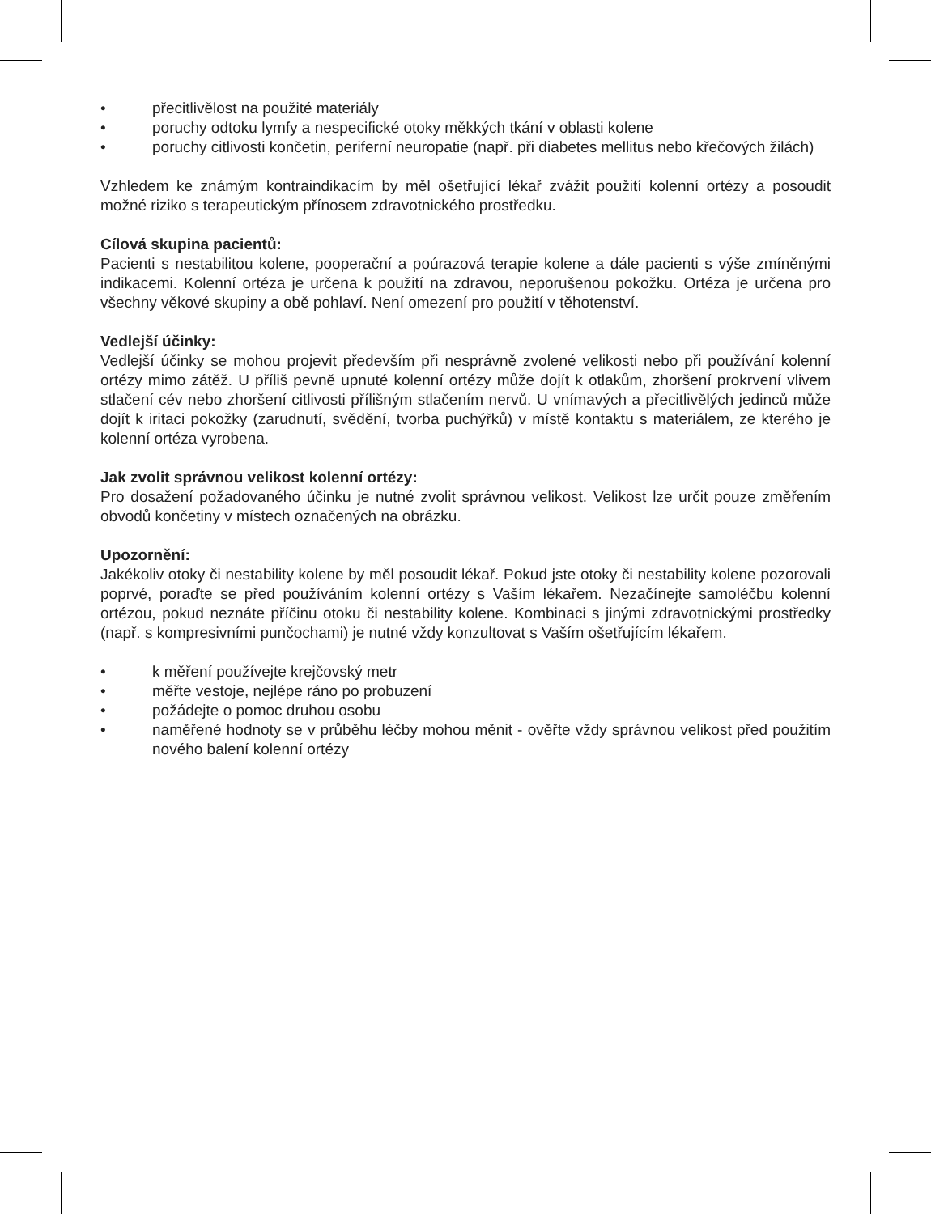• přecitlivělost na použité materiály
• poruchy odtoku lymfy a nespecifické otoky měkkých tkání v oblasti kolene
• poruchy citlivosti končetin, periferní neuropatie (např. při diabetes mellitus nebo křečových žilách)
Vzhledem ke známým kontraindikacím by měl ošetřující lékař zvážit použití kolenní ortézy a posoudit možné riziko s terapeutickým přínosem zdravotnického prostředku.
Cílová skupina pacientů:
Pacienti s nestabilitou kolene, pooperační a poúrazová terapie kolene a dále pacienti s výše zmíněnými indikacemi. Kolenní ortéza je určena k použití na zdravou, neporušenou pokožku. Ortéza je určena pro všechny věkové skupiny a obě pohlaví. Není omezení pro použití v těhotenství.
Vedlejší účinky:
Vedlejší účinky se mohou projevit především při nesprávně zvolené velikosti nebo při používání kolenní ortézy mimo zátěž. U příliš pevně upnuté kolenní ortézy může dojít k otlakům, zhoršení prokrvení vlivem stlačení cév nebo zhoršení citlivosti přílišným stlačením nervů. U vnímavých a přecitlivělých jedinců může dojít k iritaci pokožky (zarudnutí, svědění, tvorba puchýřků) v místě kontaktu s materiálem, ze kterého je kolenní ortéza vyrobena.
Jak zvolit správnou velikost kolenní ortézy:
Pro dosažení požadovaného účinku je nutné zvolit správnou velikost. Velikost lze určit pouze změřením obvodů končetiny v místech označených na obrázku.
Upozornění:
Jakékoliv otoky či nestability kolene by měl posoudit lékař. Pokud jste otoky či nestability kolene pozorovali poprvé, poraďte se před používáním kolenní ortézy s Vaším lékařem. Nezačínejte samoléčbu kolenní ortézou, pokud neznáte příčinu otoku či nestability kolene. Kombinaci s jinými zdravotnickými prostředky (např. s kompresivními punčochami) je nutné vždy konzultovat s Vaším ošetřujícím lékařem.
• k měření používejte krejčovský metr
• měřte vestoje, nejlépe ráno po probuzení
• požádejte o pomoc druhou osobu
• naměřené hodnoty se v průběhu léčby mohou měnit - ověřte vždy správnou velikost před použitím nového balení kolenní ortézy